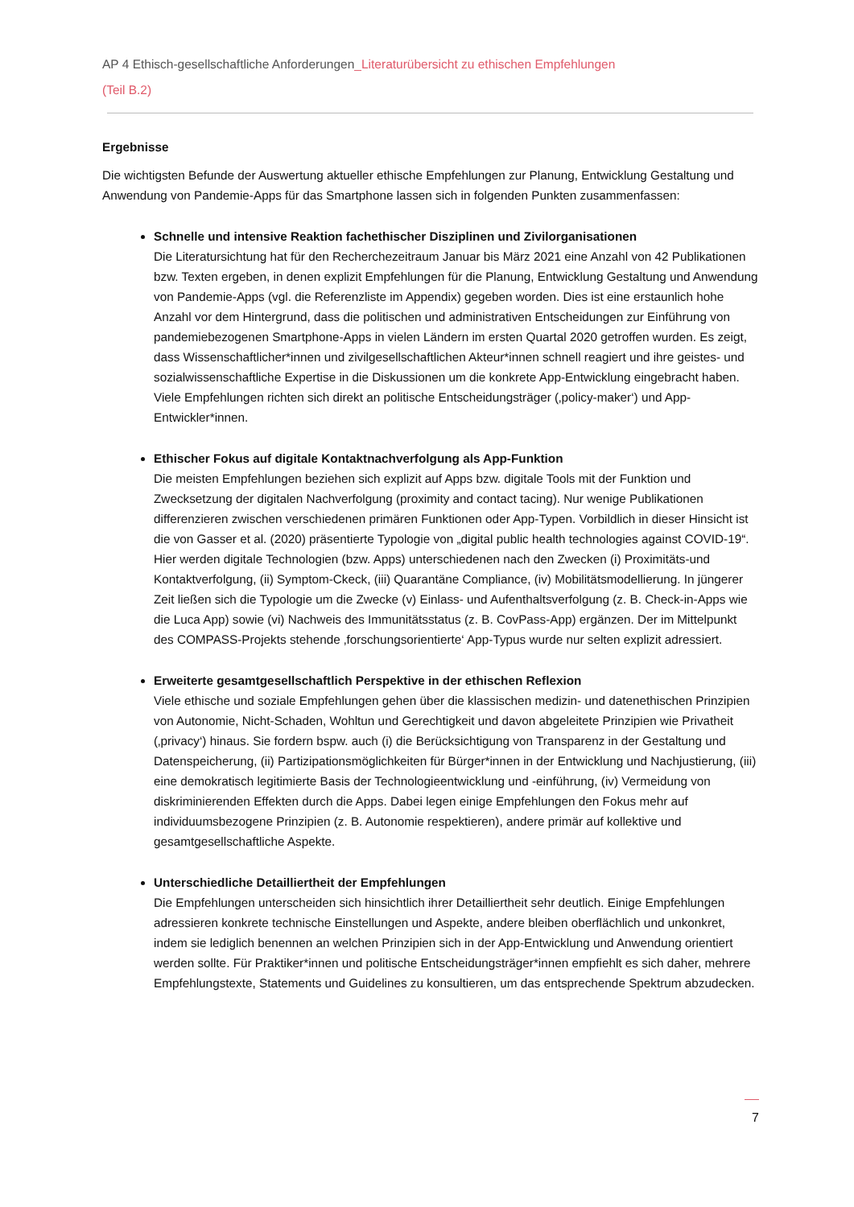AP 4 Ethisch-gesellschaftliche Anforderungen_Literaturübersicht zu ethischen Empfehlungen
(Teil B.2)
Ergebnisse
Die wichtigsten Befunde der Auswertung aktueller ethische Empfehlungen zur Planung, Entwicklung Gestaltung und Anwendung von Pandemie-Apps für das Smartphone lassen sich in folgenden Punkten zusammenfassen:
Schnelle und intensive Reaktion fachethischer Disziplinen und Zivilorganisationen
Die Literatursichtung hat für den Recherchezeitraum Januar bis März 2021 eine Anzahl von 42 Publikationen bzw. Texten ergeben, in denen explizit Empfehlungen für die Planung, Entwicklung Gestaltung und Anwendung von Pandemie-Apps (vgl. die Referenzliste im Appendix) gegeben worden. Dies ist eine erstaunlich hohe Anzahl vor dem Hintergrund, dass die politischen und administrativen Entscheidungen zur Einführung von pandemiebezogenen Smartphone-Apps in vielen Ländern im ersten Quartal 2020 getroffen wurden. Es zeigt, dass Wissenschaftlicher*innen und zivilgesellschaftlichen Akteur*innen schnell reagiert und ihre geistes- und sozialwissenschaftliche Expertise in die Diskussionen um die konkrete App-Entwicklung eingebracht haben. Viele Empfehlungen richten sich direkt an politische Entscheidungsträger (‚policy-maker‘) und App-Entwickler*innen.
Ethischer Fokus auf digitale Kontaktnachverfolgung als App-Funktion
Die meisten Empfehlungen beziehen sich explizit auf Apps bzw. digitale Tools mit der Funktion und Zwecksetzung der digitalen Nachverfolgung (proximity and contact tacing). Nur wenige Publikationen differenzieren zwischen verschiedenen primären Funktionen oder App-Typen. Vorbildlich in dieser Hinsicht ist die von Gasser et al. (2020) präsentierte Typologie von „digital public health technologies against COVID-19“. Hier werden digitale Technologien (bzw. Apps) unterschiedenen nach den Zwecken (i) Proximitäts-und Kontaktverfolgung, (ii) Symptom-Ckeck, (iii) Quarantäne Compliance, (iv) Mobilitätsmodellierung. In jüngerer Zeit ließen sich die Typologie um die Zwecke (v) Einlass- und Aufenthaltsverfolgung (z. B. Check-in-Apps wie die Luca App) sowie (vi) Nachweis des Immunitätsstatus (z. B. CovPass-App) ergänzen. Der im Mittelpunkt des COMPASS-Projekts stehende ‚forschungsorientierte‘ App-Typus wurde nur selten explizit adressiert.
Erweiterte gesamtgesellschaftlich Perspektive in der ethischen Reflexion
Viele ethische und soziale Empfehlungen gehen über die klassischen medizin- und datenethischen Prinzipien von Autonomie, Nicht-Schaden, Wohltun und Gerechtigkeit und davon abgeleitete Prinzipien wie Privatheit (‚privacy‘) hinaus. Sie fordern bspw. auch (i) die Berücksichtigung von Transparenz in der Gestaltung und Datenspeicherung, (ii) Partizipationsmöglichkeiten für Bürger*innen in der Entwicklung und Nachjustierung, (iii) eine demokratisch legitimierte Basis der Technologieentwicklung und -einführung, (iv) Vermeidung von diskriminierenden Effekten durch die Apps. Dabei legen einige Empfehlungen den Fokus mehr auf individuumsbezogene Prinzipien (z. B. Autonomie respektieren), andere primär auf kollektive und gesamtgesellschaftliche Aspekte.
Unterschiedliche Detailliertheit der Empfehlungen
Die Empfehlungen unterscheiden sich hinsichtlich ihrer Detailliertheit sehr deutlich. Einige Empfehlungen adressieren konkrete technische Einstellungen und Aspekte, andere bleiben oberflächlich und unkonkret, indem sie lediglich benennen an welchen Prinzipien sich in der App-Entwicklung und Anwendung orientiert werden sollte. Für Praktiker*innen und politische Entscheidungsträger*innen empfiehlt es sich daher, mehrere Empfehlungstexte, Statements und Guidelines zu konsultieren, um das entsprechende Spektrum abzudecken.
7